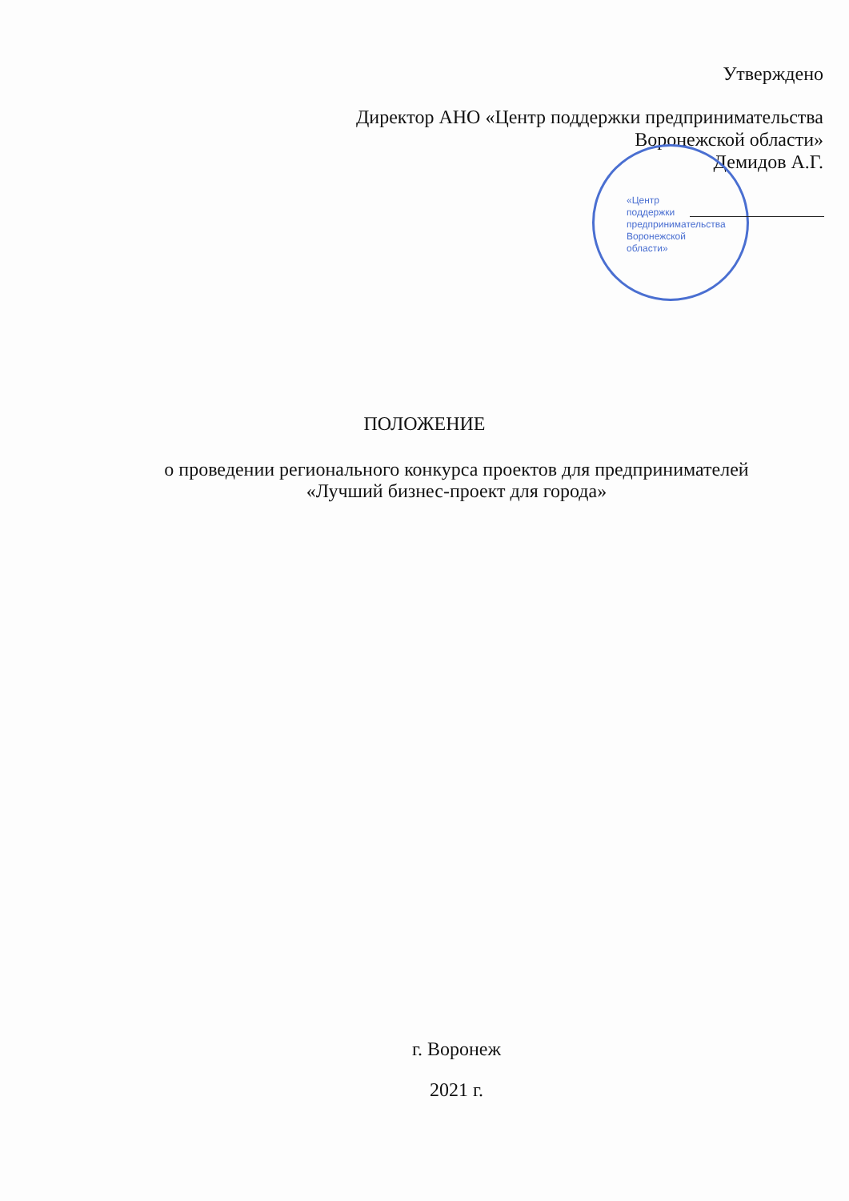«Центр
поддержки
предпринимательства
Воронежской
области»
Утверждено
Директор АНО «Центр поддержки предпринимательства
Воронежской области»
Демидов А.Г.
ПОЛОЖЕНИЕ
о проведении регионального конкурса проектов для предпринимателей
«Лучший бизнес-проект для города»
г. Воронеж
2021 г.